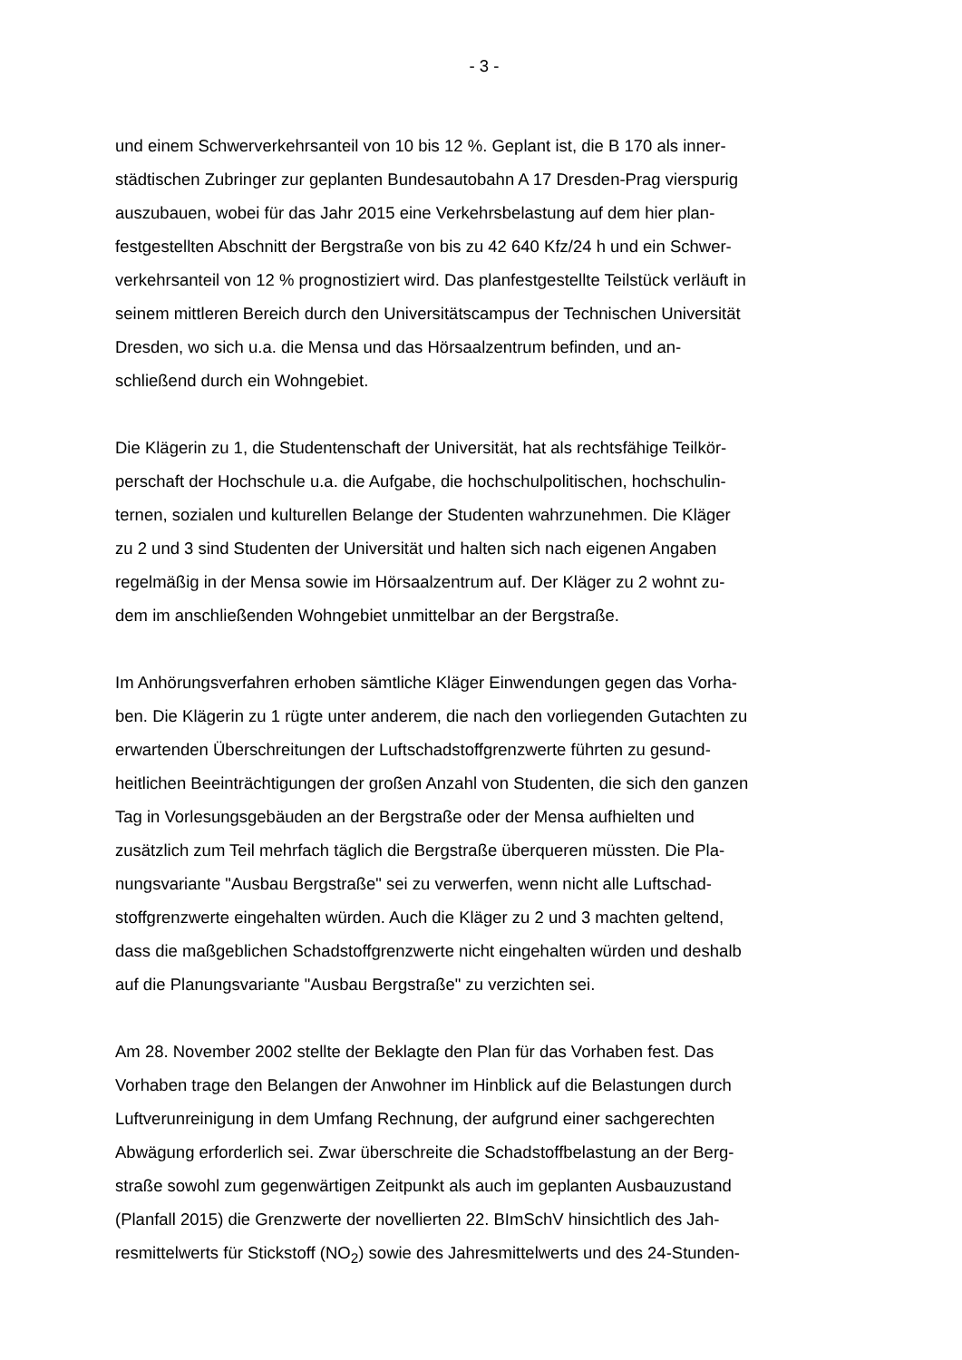- 3 -
und einem Schwerverkehrsanteil von 10 bis 12 %. Geplant ist, die B 170 als inner-
städtischen Zubringer zur geplanten Bundesautobahn A 17 Dresden-Prag vierspurig
auszubauen, wobei für das Jahr 2015 eine Verkehrsbelastung auf dem hier plan-
festgestellten Abschnitt der Bergstraße von bis zu 42 640 Kfz/24 h und ein Schwer-
verkehrsanteil von 12 % prognostiziert wird. Das planfestgestellte Teilstück verläuft in
seinem mittleren Bereich durch den Universitätscampus der Technischen Universität
Dresden, wo sich u.a. die Mensa und das Hörsaalzentrum befinden, und an-
schließend durch ein Wohngebiet.
Die Klägerin zu 1, die Studentenschaft der Universität, hat als rechtsfähige Teilkör-
perschaft der Hochschule u.a. die Aufgabe, die hochschulpolitischen, hochschulin-
ternen, sozialen und kulturellen Belange der Studenten wahrzunehmen. Die Kläger
zu 2 und 3 sind Studenten der Universität und halten sich nach eigenen Angaben
regelmäßig in der Mensa sowie im Hörsaalzentrum auf. Der Kläger zu 2 wohnt zu-
dem im anschließenden Wohngebiet unmittelbar an der Bergstraße.
Im Anhörungsverfahren erhoben sämtliche Kläger Einwendungen gegen das Vorha-
ben. Die Klägerin zu 1 rügte unter anderem, die nach den vorliegenden Gutachten zu
erwartenden Überschreitungen der Luftschadstoffgrenzwerte führten zu gesund-
heitlichen Beeinträchtigungen der großen Anzahl von Studenten, die sich den ganzen
Tag in Vorlesungsgebäuden an der Bergstraße oder der Mensa aufhielten und
zusätzlich zum Teil mehrfach täglich die Bergstraße überqueren müssten. Die Pla-
nungsvariante "Ausbau Bergstraße" sei zu verwerfen, wenn nicht alle Luftschad-
stoffgrenzwerte eingehalten würden. Auch die Kläger zu 2 und 3 machten geltend,
dass die maßgeblichen Schadstoffgrenzwerte nicht eingehalten würden und deshalb
auf die Planungsvariante "Ausbau Bergstraße" zu verzichten sei.
Am 28. November 2002 stellte der Beklagte den Plan für das Vorhaben fest. Das
Vorhaben trage den Belangen der Anwohner im Hinblick auf die Belastungen durch
Luftverunreinigung in dem Umfang Rechnung, der aufgrund einer sachgerechten
Abwägung erforderlich sei. Zwar überschreite die Schadstoffbelastung an der Berg-
straße sowohl zum gegenwärtigen Zeitpunkt als auch im geplanten Ausbauzustand
(Planfall 2015) die Grenzwerte der novellierten 22. BImSchV hinsichtlich des Jah-
resmittelwerts für Stickstoff (NO<sub>2</sub>) sowie des Jahresmittelwerts und des 24-Stunden-